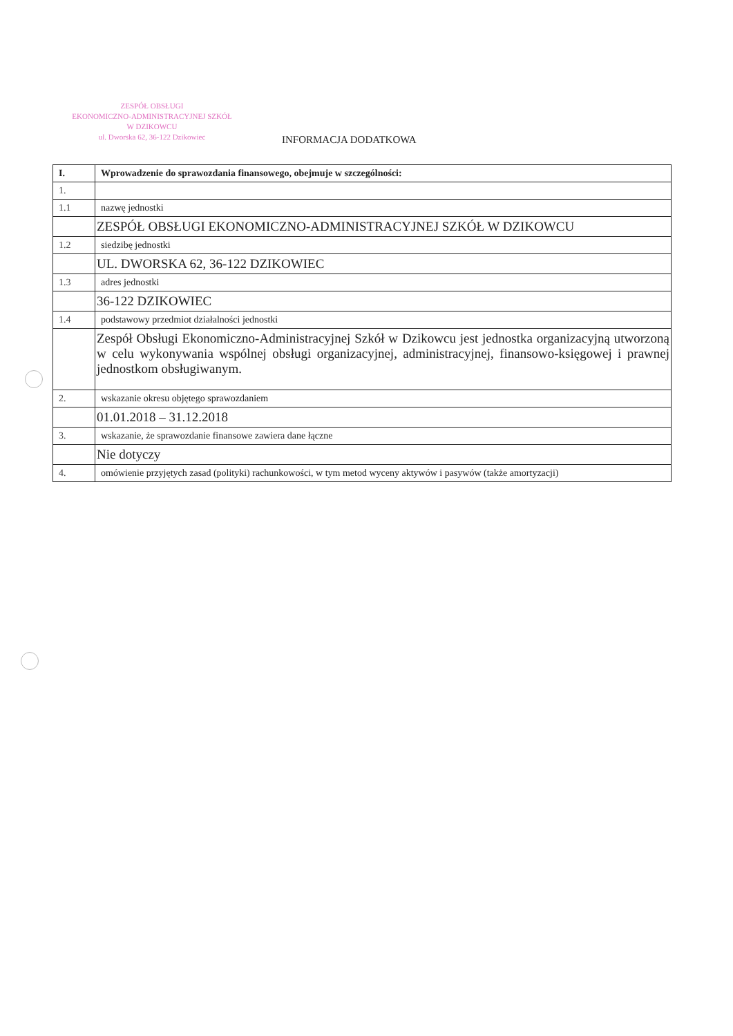ZESPÓŁ OBSŁUGI
EKONOMICZNO-ADMINISTRACYJNEJ SZKÓŁ
W DZIKOWCU
ul. Dworska 62, 36-122 Dzikowiec
INFORMACJA DODATKOWA
| I. | Wprowadzenie do sprawozdania finansowego, obejmuje w szczególności: |
| --- | --- |
| 1. | |
| 1.1 | nazwę jednostki |
| | ZESPÓŁ OBSŁUGI EKONOMICZNO-ADMINISTRACYJNEJ SZKÓŁ W DZIKOWCU |
| 1.2 | siedzibę jednostki |
| | UL. DWORSKA 62, 36-122 DZIKOWIEC |
| 1.3 | adres jednostki |
| | 36-122 DZIKOWIEC |
| 1.4 | podstawowy przedmiot działalności jednostki |
| | Zespół Obsługi Ekonomiczno-Administracyjnej Szkół w Dzikowcu jest jednostka organizacyjną utworzoną w celu wykonywania wspólnej obsługi organizacyjnej, administracyjnej, finansowo-księgowej i prawnej jednostkom obsługiwanym. |
| 2. | wskazanie okresu objętego sprawozdaniem |
| | 01.01.2018 – 31.12.2018 |
| 3. | wskazanie, że sprawozdanie finansowe zawiera dane łączne |
| | Nie dotyczy |
| 4. | omówienie przyjętych zasad (polityki) rachunkowości, w tym metod wyceny aktywów i pasywów (także amortyzacji) |